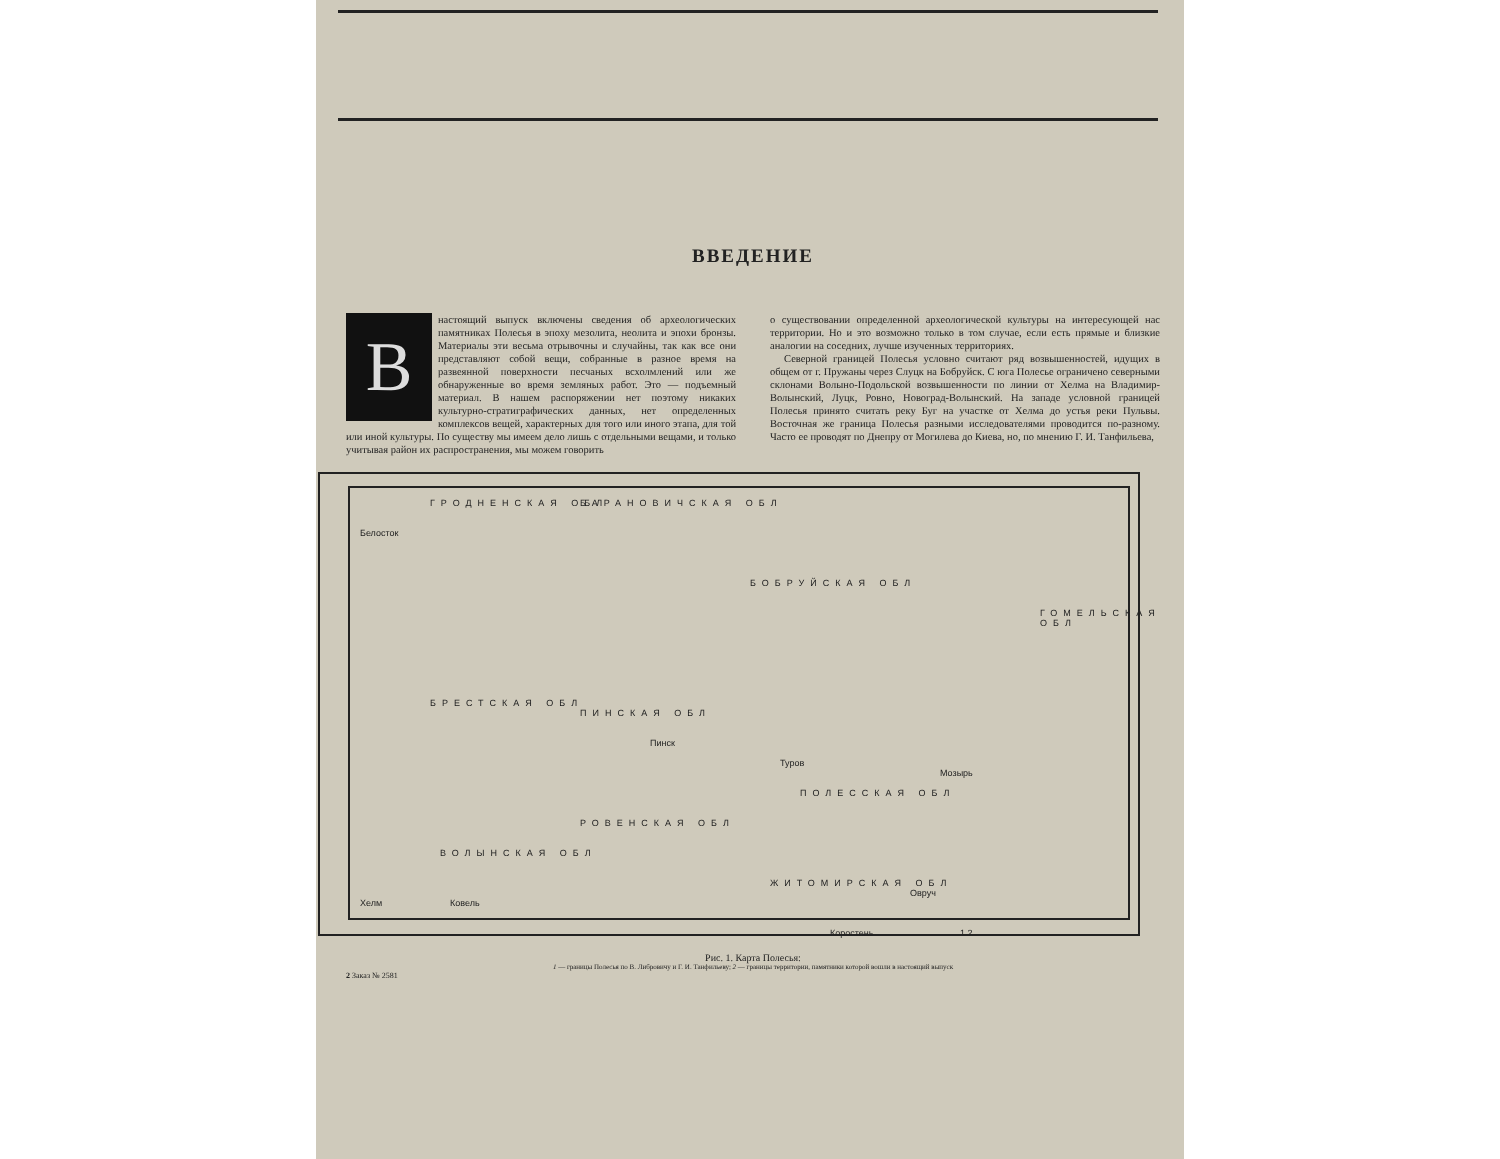ВВЕДЕНИЕ
В
настоящий выпуск включены сведения об археологических памятниках Полесья в эпоху мезолита, неолита и эпохи бронзы. Материалы эти весьма отрывочны и случайны, так как все они представляют собой вещи, собранные в разное время на развеянной поверхности песчаных всхолмлений или же обнаруженные во время земляных работ. Это — подъемный материал. В нашем распоряжении нет поэтому никаких культурно-стратиграфических данных, нет определенных комплексов вещей, характерных для того или иного этапа, для той или иной культуры. По существу мы имеем дело лишь с отдельными вещами, и только учитывая район их распространения, мы можем говорить
о существовании определенной археологической культуры на интересующей нас территории. Но и это возможно только в том случае, если есть прямые и близкие аналогии на соседних, лучше изученных территориях.
Северной границей Полесья условно считают ряд возвышенностей, идущих в общем от г. Пружаны через Слуцк на Бобруйск. С юга Полесье ограничено северными склонами Волыно-Подольской возвышенности по линии от Хелма на Владимир-Волынский, Луцк, Ровно, Новоград-Волынский. На западе условной границей Полесья принято считать реку Буг на участке от Хелма до устья реки Пульвы. Восточная же граница Полесья разными исследователями проводится по-разному. Часто ее проводят по Днепру от Могилева до Киева, но, по мнению Г. И. Танфильева,
ГРОДНЕНСКАЯ ОБЛ БАРАНОВИЧСКАЯ ОБЛ
Белосток
БОБРУЙСКАЯ ОБЛ
ПИНСКАЯ ОБЛ
БРЕСТСКАЯ ОБЛ
ПОЛЕССКАЯ ОБЛ
РОВЕНСКАЯ ОБЛ
ВОЛЫНСКАЯ ОБЛ
ЖИТОМИРСКАЯ ОБЛ
ГОМЕЛЬСКАЯ ОБЛ
Пинск
Туров
Мозырь
Овруч
Коростень
Ковель Хелм
1 2
Рис. 1. Карта Полесья:
1 — границы Полесья по В. Либровичу и Г. И. Танфильеву; 2 — границы территории, памятники которой вошли в настоящий выпуск
2 Заказ № 2581